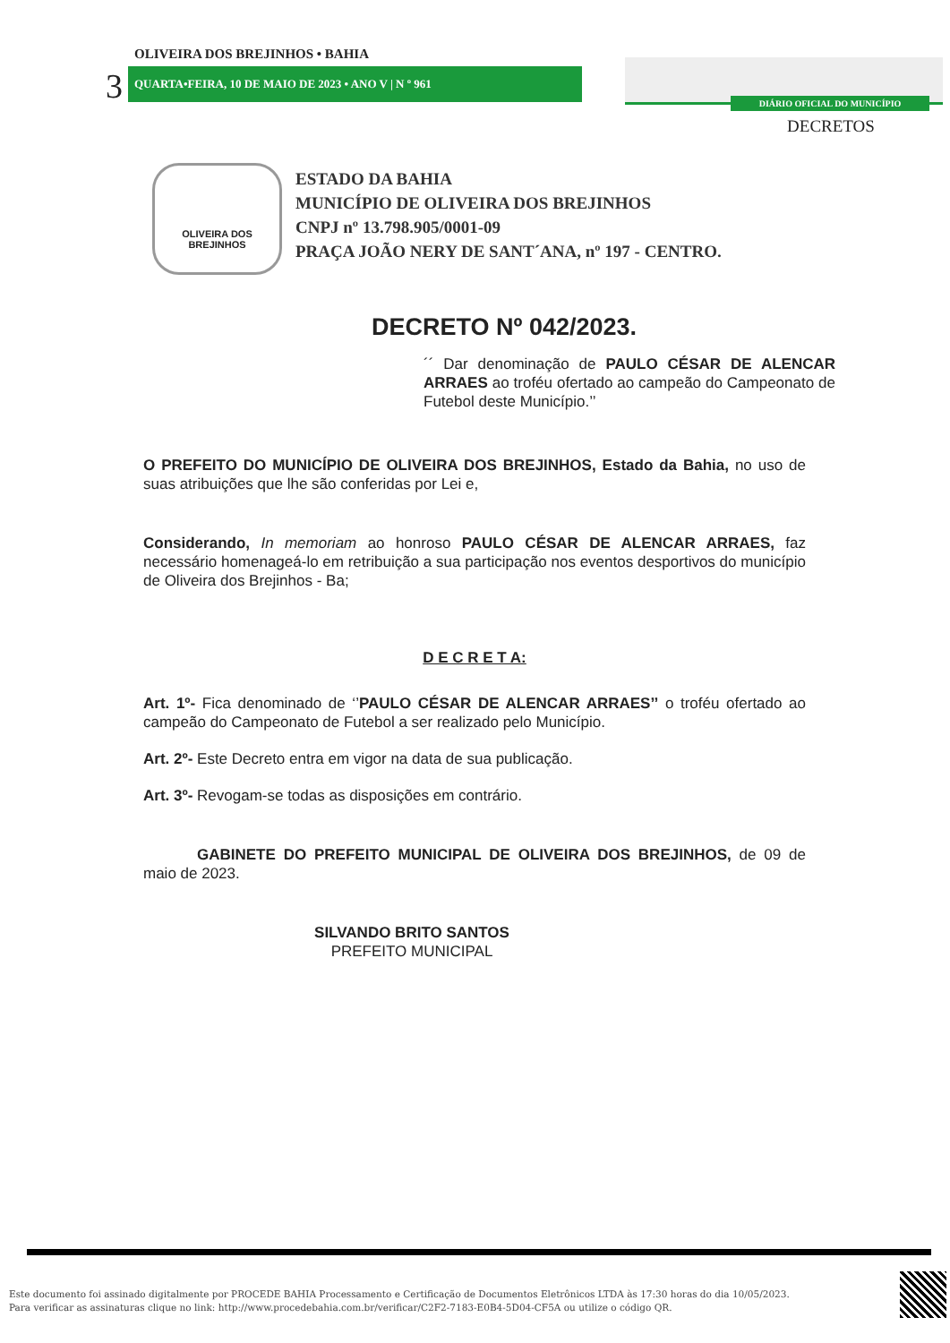DIÁRIO OFICIAL DO MUNICÍPIO
DECRETOS
OLIVEIRA DOS BREJINHOS • BAHIA
3 QUARTA•FEIRA, 10 DE MAIO DE 2023 • ANO V | N º 961
OLIVEIRA DOS
BREJINHOS
ESTADO DA BAHIA
MUNICÍPIO DE OLIVEIRA DOS BREJINHOS
CNPJ nº 13.798.905/0001-09
PRAÇA JOÃO NERY DE SANT´ANA, nº 197 - CENTRO.
DECRETO Nº 042/2023.
´´ Dar denominação de PAULO CÉSAR DE ALENCAR ARRAES ao troféu ofertado ao campeão do Campeonato de Futebol deste Município.’’
O PREFEITO DO MUNICÍPIO DE OLIVEIRA DOS BREJINHOS, Estado da Bahia, no uso de suas atribuições que lhe são conferidas por Lei e,
Considerando, In memoriam ao honroso PAULO CÉSAR DE ALENCAR ARRAES, faz necessário homenageá-lo em retribuição a sua participação nos eventos desportivos do município de Oliveira dos Brejinhos - Ba;
D E C R E T A:
Art. 1º- Fica denominado de ‘’PAULO CÉSAR DE ALENCAR ARRAES’’ o troféu ofertado ao campeão do Campeonato de Futebol a ser realizado pelo Município.
Art. 2º- Este Decreto entra em vigor na data de sua publicação.
Art. 3º- Revogam-se todas as disposições em contrário.
GABINETE DO PREFEITO MUNICIPAL DE OLIVEIRA DOS BREJINHOS, de 09 de maio de 2023.
SILVANDO BRITO SANTOS
PREFEITO MUNICIPAL
Este documento foi assinado digitalmente por PROCEDE BAHIA Processamento e Certificação de Documentos Eletrônicos LTDA às 17:30 horas do dia 10/05/2023.
Para verificar as assinaturas clique no link: http://www.procedebahia.com.br/verificar/C2F2-7183-E0B4-5D04-CF5A ou utilize o código QR.